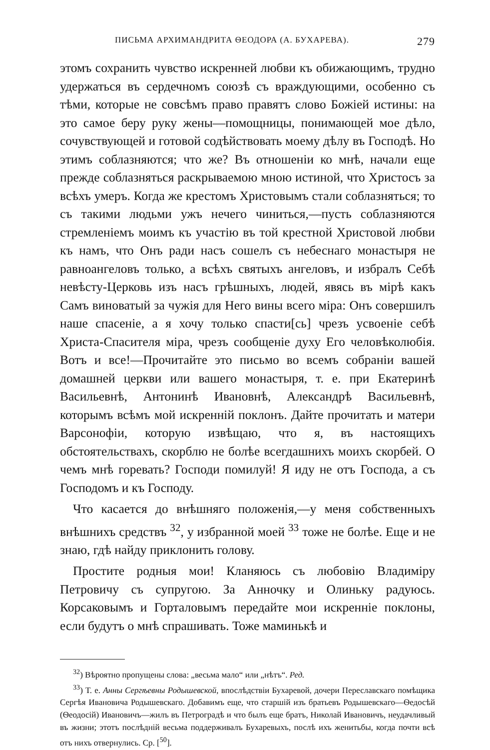ПИСЬМА АРХИМАНДРИТА ѲЕОДОРА (А. БУХАРЕВА). 279
этомъ сохранить чувство искренней любви къ обижающимъ, трудно удержаться въ сердечномъ союзѣ съ враждующими, особенно съ тѣми, которые не совсѣмъ право правятъ слово Божіей истины: на это самое беру руку жены—помощницы, понимающей мое дѣло, сочувствующей и готовой содѣйствовать моему дѣлу въ Господѣ. Но этимъ соблазняются; что же? Въ отношеніи ко мнѣ, начали еще прежде соблазняться раскрываемою мною истиной, что Христосъ за всѣхъ умеръ. Когда же крестомъ Христовымъ стали соблазняться; то съ такими людьми ужъ нечего чиниться,—пусть соблазняются стремленіемъ моимъ къ участію въ той крестной Христовой любви къ намъ, что Онъ ради насъ сошелъ съ небеснаго монастыря не равноангеловъ только, а всѣхъ святыхъ ангеловъ, и избралъ Себѣ невѣсту-Церковь изъ насъ грѣшныхъ, людей, явясь въ мірѣ какъ Самъ виноватый за чужія для Него вины всего міра: Онъ совершилъ наше спасеніе, а я хочу только спасти[сь] чрезъ усвоеніе себѣ Христа-Спасителя міра, чрезъ сообщеніе духу Его человѣколюбія. Вотъ и все!—Прочитайте это письмо во всемъ собраніи вашей домашней церкви или вашего монастыря, т. е. при Екатеринѣ Васильевнѣ, Антонинѣ Ивановнѣ, Александрѣ Васильевнѣ, которымъ всѣмъ мой искренній поклонъ. Дайте прочитать и матери Варсонофіи, которую извѣщаю, что я, въ настоящихъ обстоятельствахъ, скорблю не болѣе всегдашнихъ моихъ скорбей. О чемъ мнѣ горевать? Господи помилуй! Я иду не отъ Господа, а съ Господомъ и къ Господу.
Что касается до внѣшняго положенія,—у меня собственныхъ внѣшнихъ средствъ <sup>32</sup>, у избранной моей <sup>33</sup> тоже не болѣе. Еще и не знаю, гдѣ найду приклонить голову.
Простите родныя мои! Кланяюсь съ любовію Владиміру Петровичу съ супругою. За Анночку и Олиньку радуюсь. Корсаковымъ и Горталовымъ передайте мои искренніе поклоны, если будутъ о мнѣ спрашивать. Тоже маминькѣ и
<sup>32</sup>) Вѣроятно пропущены слова: „весьма мало“ или „нѣтъ“. Ред.
<sup>33</sup>) Т. е. Анны Сергѣевны Родышевской, впослѣдствіи Бухаревой, дочери Переславскаго помѣщика Сергѣя Ивановича Родышевскаго. Добавимъ еще, что старшій изъ братьевъ Родышевскаго—Ѳедосѣй (Ѳеодосій) Ивановичъ—жилъ въ Петроградѣ и что былъ еще братъ, Николай Ивановичъ, неудачливый въ жизни; этотъ послѣдній весьма поддерживалъ Бухаревыхъ, послѣ ихъ женитьбы, когда почти всѣ отъ нихъ отвернулись. Ср. [<sup>50</sup>].